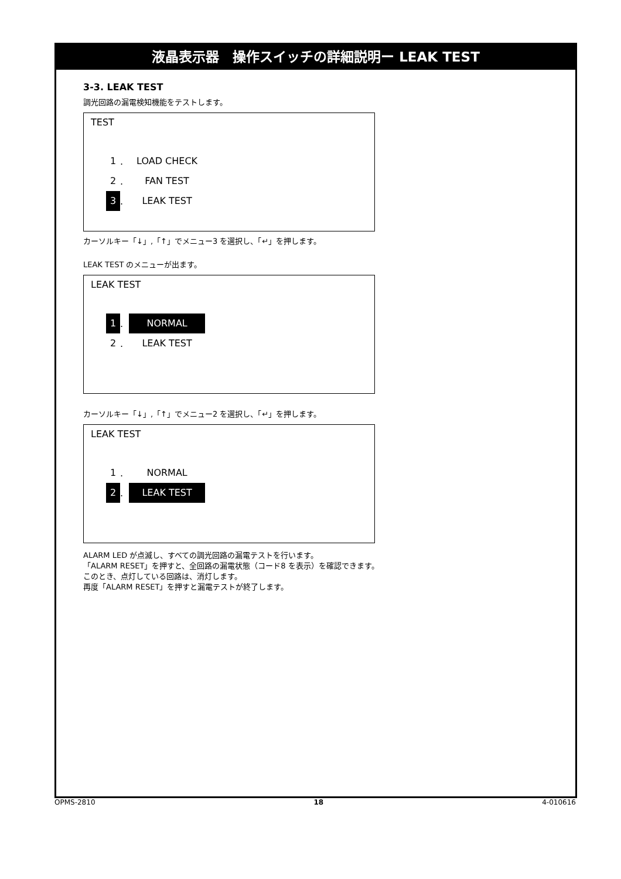液晶表示器　操作スイッチの詳細説明ー LEAK TEST
3-3. LEAK TEST
調光回路の漏電検知機能をテストします。
TEST
1. LOAD CHECK
2. FAN TEST
3. LEAK TEST
カーソルキー「↓」,「↑」でメニュー3 を選択し、「↵」を押します。
LEAK TEST のメニューが出ます。
LEAK TEST
1. NORMAL
2. LEAK TEST
カーソルキー「↓」,「↑」でメニュー2 を選択し、「↵」を押します。
LEAK TEST
1. NORMAL
2. LEAK TEST
ALARM LED が点滅し、すべての調光回路の漏電テストを行います。
「ALARM RESET」を押すと、全回路の漏電状態（コード8 を表示）を確認できます。
このとき、点灯している回路は、消灯します。
再度「ALARM RESET」を押すと漏電テストが終了します。
OPMS-2810 18 4-010616